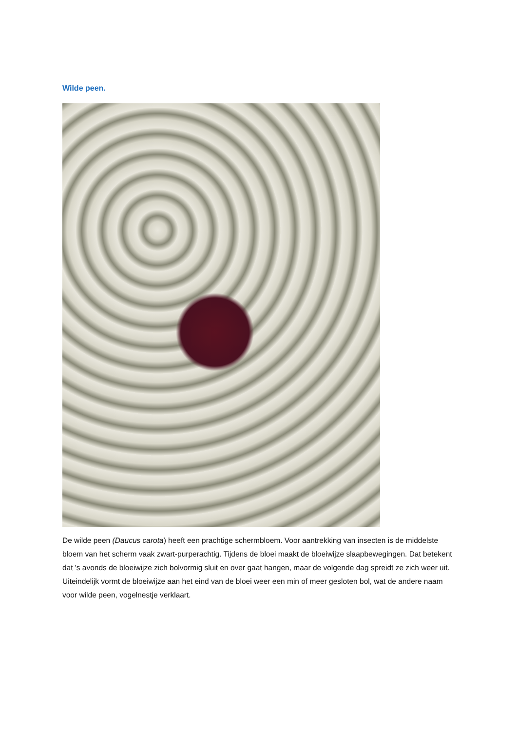Wilde peen.
De wilde peen (Daucus carota) heeft een prachtige schermbloem. Voor aantrekking van insecten is de middelste bloem van het scherm vaak zwart-purperachtig. Tijdens de bloei maakt de bloeiwijze slaapbewegingen. Dat betekent dat 's avonds de bloeiwijze zich bolvormig sluit en over gaat hangen, maar de volgende dag spreidt ze zich weer uit. Uiteindelijk vormt de bloeiwijze aan het eind van de bloei weer een min of meer gesloten bol, wat de andere naam voor wilde peen, vogelnestje verklaart.